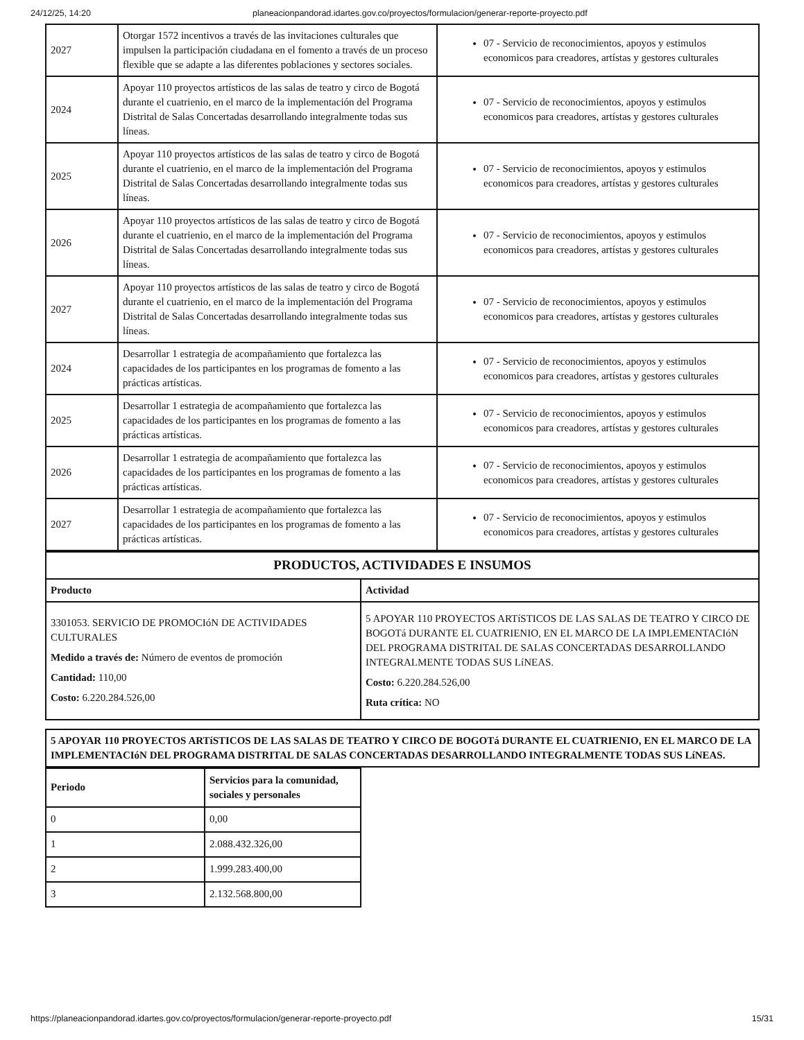24/12/25, 14:20 planeacionpandorad.idartes.gov.co/proyectos/formulacion/generar-reporte-proyecto.pdf
| 2027 | Otorgar 1572 incentivos a través de las invitaciones culturales que impulsen la participación ciudadana en el fomento a través de un proceso flexible que se adapte a las diferentes poblaciones y sectores sociales. | 07 - Servicio de reconocimientos, apoyos y estimulos economicos para creadores, artístas y gestores culturales |
| 2024 | Apoyar 110 proyectos artísticos de las salas de teatro y circo de Bogotá durante el cuatrienio, en el marco de la implementación del Programa Distrital de Salas Concertadas desarrollando integralmente todas sus líneas. | 07 - Servicio de reconocimientos, apoyos y estimulos economicos para creadores, artístas y gestores culturales |
| 2025 | Apoyar 110 proyectos artísticos de las salas de teatro y circo de Bogotá durante el cuatrienio, en el marco de la implementación del Programa Distrital de Salas Concertadas desarrollando integralmente todas sus líneas. | 07 - Servicio de reconocimientos, apoyos y estimulos economicos para creadores, artístas y gestores culturales |
| 2026 | Apoyar 110 proyectos artísticos de las salas de teatro y circo de Bogotá durante el cuatrienio, en el marco de la implementación del Programa Distrital de Salas Concertadas desarrollando integralmente todas sus líneas. | 07 - Servicio de reconocimientos, apoyos y estimulos economicos para creadores, artístas y gestores culturales |
| 2027 | Apoyar 110 proyectos artísticos de las salas de teatro y circo de Bogotá durante el cuatrienio, en el marco de la implementación del Programa Distrital de Salas Concertadas desarrollando integralmente todas sus líneas. | 07 - Servicio de reconocimientos, apoyos y estimulos economicos para creadores, artístas y gestores culturales |
| 2024 | Desarrollar 1 estrategia de acompañamiento que fortalezca las capacidades de los participantes en los programas de fomento a las prácticas artísticas. | 07 - Servicio de reconocimientos, apoyos y estimulos economicos para creadores, artístas y gestores culturales |
| 2025 | Desarrollar 1 estrategia de acompañamiento que fortalezca las capacidades de los participantes en los programas de fomento a las prácticas artísticas. | 07 - Servicio de reconocimientos, apoyos y estimulos economicos para creadores, artístas y gestores culturales |
| 2026 | Desarrollar 1 estrategia de acompañamiento que fortalezca las capacidades de los participantes en los programas de fomento a las prácticas artísticas. | 07 - Servicio de reconocimientos, apoyos y estimulos economicos para creadores, artístas y gestores culturales |
| 2027 | Desarrollar 1 estrategia de acompañamiento que fortalezca las capacidades de los participantes en los programas de fomento a las prácticas artísticas. | 07 - Servicio de reconocimientos, apoyos y estimulos economicos para creadores, artístas y gestores culturales |
| PRODUCTOS, ACTIVIDADES E INSUMOS | |
| --- | --- |
| Producto | Actividad |
| 3301053. SERVICIO DE PROMOCIóN DE ACTIVIDADES CULTURALES Medido a través de: Número de eventos de promoción Cantidad: 110,00 Costo: 6.220.284.526,00 | 5 APOYAR 110 PROYECTOS ARTíSTICOS DE LAS SALAS DE TEATRO Y CIRCO DE BOGOTá DURANTE EL CUATRIENIO, EN EL MARCO DE LA IMPLEMENTACIóN DEL PROGRAMA DISTRITAL DE SALAS CONCERTADAS DESARROLLANDO INTEGRALMENTE TODAS SUS LíNEAS. Costo: 6.220.284.526,00 Ruta crítica: NO |
| 5 APOYAR 110 PROYECTOS ARTíSTICOS DE LAS SALAS DE TEATRO Y CIRCO DE BOGOTá DURANTE EL CUATRIENIO, EN EL MARCO DE LA IMPLEMENTACIóN DEL PROGRAMA DISTRITAL DE SALAS CONCERTADAS DESARROLLANDO INTEGRALMENTE TODAS SUS LíNEAS. |
| --- |
| Periodo | Servicios para la comunidad, sociales y personales |
| --- | --- |
| 0 | 0,00 |
| 1 | 2.088.432.326,00 |
| 2 | 1.999.283.400,00 |
| 3 | 2.132.568.800,00 |
https://planeacionpandorad.idartes.gov.co/proyectos/formulacion/generar-reporte-proyecto.pdf 15/31